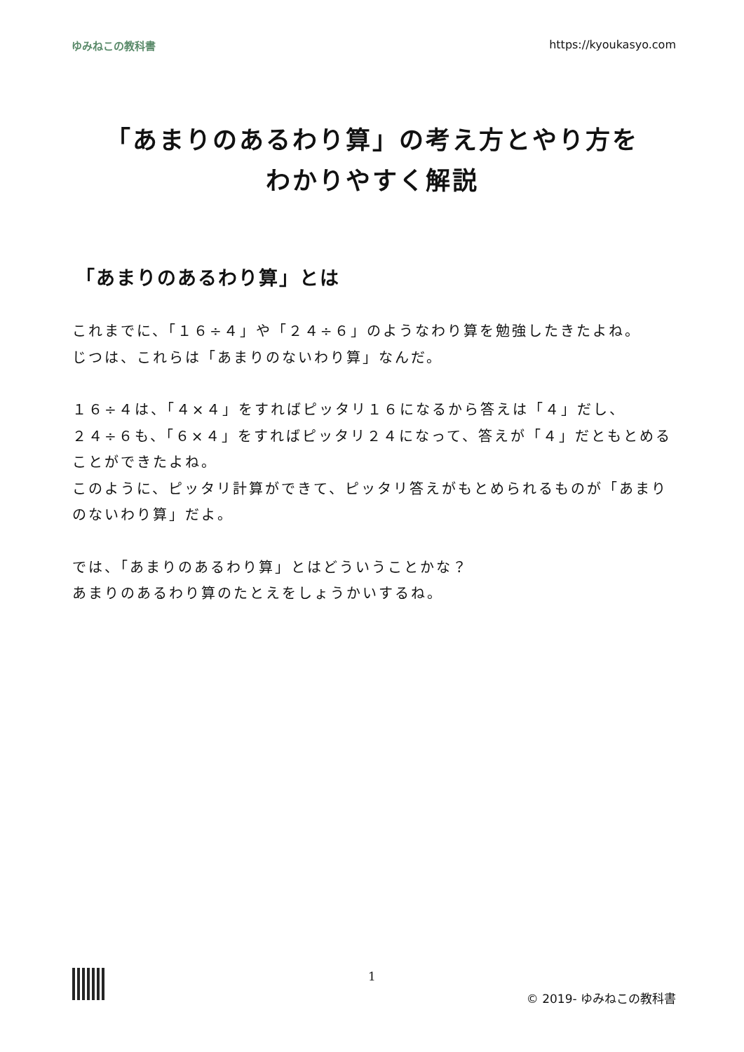ゆみねこの教科書 https://kyoukasyo.com
「あまりのあるわり算」の考え方とやり方を
わかりやすく解説
「あまりのあるわり算」とは
これまでに、「１６÷４」や「２４÷６」のようなわり算を勉強したきたよね。
じつは、これらは「あまりのないわり算」なんだ。
１６÷４は、「４×４」をすればピッタリ１６になるから答えは「４」だし、
２４÷６も、「６×４」をすればピッタリ２４になって、答えが「４」だともとめることができたよね。
このように、ピッタリ計算ができて、ピッタリ答えがもとめられるものが「あまりのないわり算」だよ。
では、「あまりのあるわり算」とはどういうことかな？
あまりのあるわり算のたとえをしょうかいするね。
1
© 2019- ゆみねこの教科書